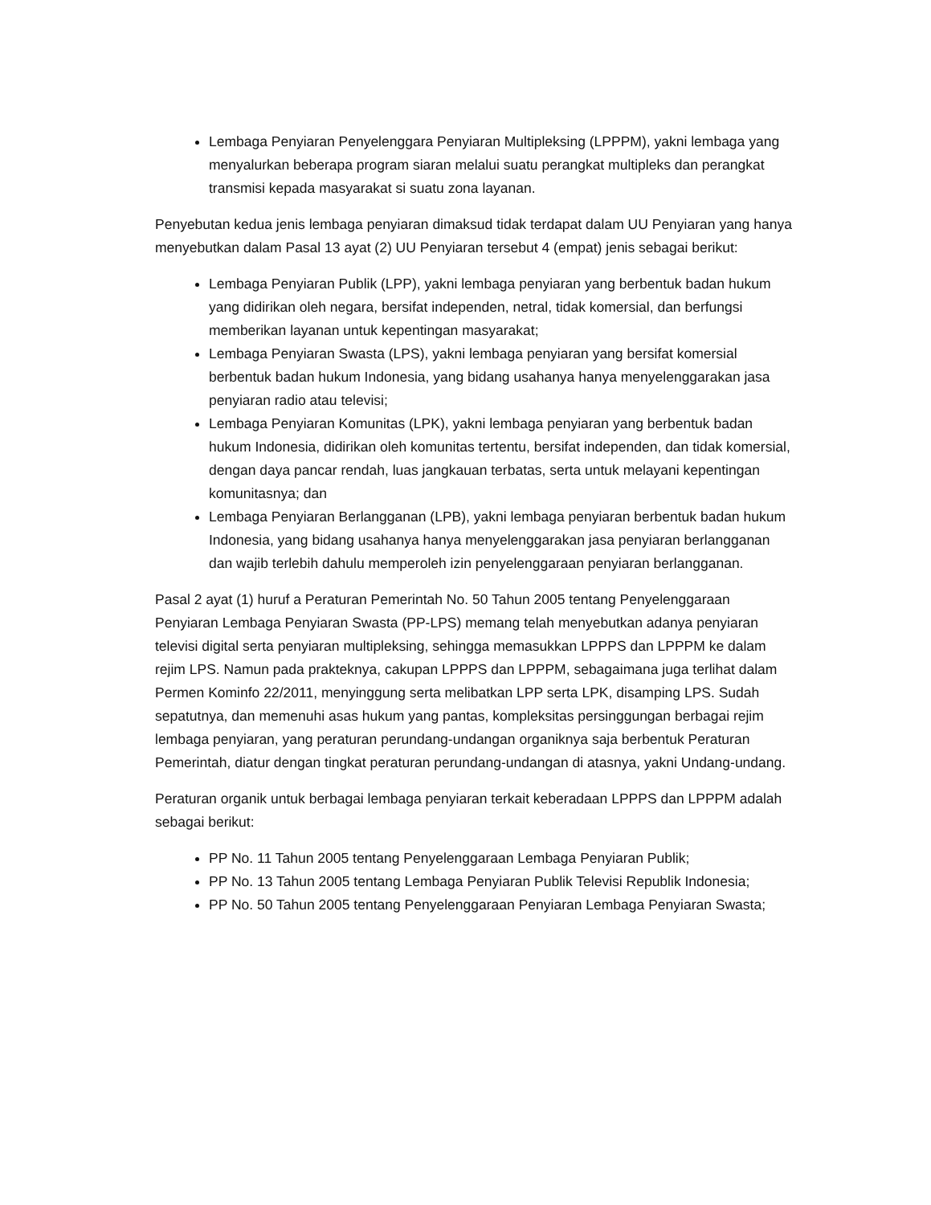Lembaga Penyiaran Penyelenggara Penyiaran Multipleksing (LPPPM), yakni lembaga yang menyalurkan beberapa program siaran melalui suatu perangkat multipleks dan perangkat transmisi kepada masyarakat si suatu zona layanan.
Penyebutan kedua jenis lembaga penyiaran dimaksud tidak terdapat dalam UU Penyiaran yang hanya menyebutkan dalam Pasal 13 ayat (2) UU Penyiaran tersebut 4 (empat) jenis sebagai berikut:
Lembaga Penyiaran Publik (LPP), yakni lembaga penyiaran yang berbentuk badan hukum yang didirikan oleh negara, bersifat independen, netral, tidak komersial, dan berfungsi memberikan layanan untuk kepentingan masyarakat;
Lembaga Penyiaran Swasta (LPS), yakni lembaga penyiaran yang bersifat komersial berbentuk badan hukum Indonesia, yang bidang usahanya hanya menyelenggarakan jasa penyiaran radio atau televisi;
Lembaga Penyiaran Komunitas (LPK), yakni lembaga penyiaran yang berbentuk badan hukum Indonesia, didirikan oleh komunitas tertentu, bersifat independen, dan tidak komersial, dengan daya pancar rendah, luas jangkauan terbatas, serta untuk melayani kepentingan komunitasnya; dan
Lembaga Penyiaran Berlangganan (LPB), yakni lembaga penyiaran berbentuk badan hukum Indonesia, yang bidang usahanya hanya menyelenggarakan jasa penyiaran berlangganan dan wajib terlebih dahulu memperoleh izin penyelenggaraan penyiaran berlangganan.
Pasal 2 ayat (1) huruf a Peraturan Pemerintah No. 50 Tahun 2005 tentang Penyelenggaraan Penyiaran Lembaga Penyiaran Swasta (PP-LPS) memang telah menyebutkan adanya penyiaran televisi digital serta penyiaran multipleksing, sehingga memasukkan LPPPS dan LPPPM ke dalam rejim LPS. Namun pada prakteknya, cakupan LPPPS dan LPPPM, sebagaimana juga terlihat dalam Permen Kominfo 22/2011, menyinggung serta melibatkan LPP serta LPK, disamping LPS. Sudah sepatutnya, dan memenuhi asas hukum yang pantas, kompleksitas persinggungan berbagai rejim lembaga penyiaran, yang peraturan perundang-undangan organiknya saja berbentuk Peraturan Pemerintah, diatur dengan tingkat peraturan perundang-undangan di atasnya, yakni Undang-undang.
Peraturan organik untuk berbagai lembaga penyiaran terkait keberadaan LPPPS dan LPPPM adalah sebagai berikut:
PP No. 11 Tahun 2005 tentang Penyelenggaraan Lembaga Penyiaran Publik;
PP No. 13 Tahun 2005 tentang Lembaga Penyiaran Publik Televisi Republik Indonesia;
PP No. 50 Tahun 2005 tentang Penyelenggaraan Penyiaran Lembaga Penyiaran Swasta;